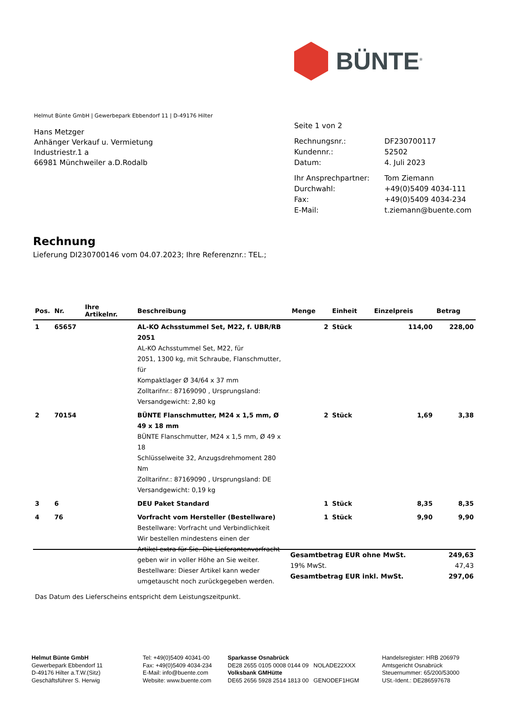BÜNTE<sup>®</sup>
Helmut Bünte GmbH | Gewerbepark Ebbendorf 11 | D-49176 Hilter
Hans Metzger
Anhänger Verkauf u. Vermietung
Industriestr.1 a
66981 Münchweiler a.D.Rodalb
Seite 1 von 2
| Rechnungsnr.: | DF230700117 |
| Kundennr.: | 52502 |
| Datum: | 4. Juli 2023 |
| Ihr Ansprechpartner: | Tom Ziemann |
| Durchwahl: | +49(0)5409 4034-111 |
| Fax: | +49(0)5409 4034-234 |
| E-Mail: | t.ziemann@buente.com |
Rechnung
Lieferung DI230700146 vom 04.07.2023; Ihre Referenznr.: TEL.;
| Pos. | Nr. | Ihre Artikelnr. | Beschreibung | Menge | Einheit | Einzelpreis | Betrag |
| --- | --- | --- | --- | --- | --- | --- | --- |
| 1 | 65657 | | AL-KO Achsstummel Set, M22, f. UBR/RB 2051 AL-KO Achsstummel Set, M22, für 2051, 1300 kg, mit Schraube, Flanschmutter, für Kompaktlager Ø 34/64 x 37 mm Zolltarifnr.: 87169090 , Ursprungsland: Versandgewicht: 2,80 kg | 2 | Stück | 114,00 | 228,00 |
| 2 | 70154 | | BÜNTE Flanschmutter, M24 x 1,5 mm, Ø 49 x 18 mm BÜNTE Flanschmutter, M24 x 1,5 mm, Ø 49 x 18 Schlüsselweite 32, Anzugsdrehmoment 280 Nm Zolltarifnr.: 87169090 , Ursprungsland: DE Versandgewicht: 0,19 kg | 2 | Stück | 1,69 | 3,38 |
| 3 | 6 | | DEU Paket Standard | 1 | Stück | 8,35 | 8,35 |
| 4 | 76 | | Vorfracht vom Hersteller (Bestellware) Bestellware: Vorfracht und Verbindlichkeit Wir bestellen mindestens einen der Artikel extra für Sie. Die Lieferantenvorfracht geben wir in voller Höhe an Sie weiter. Bestellware: Dieser Artikel kann weder umgetauscht noch zurückgegeben werden. | 1 | Stück | 9,90 | 9,90 |
| Gesamtbetrag EUR ohne MwSt. | 249,63 |
| 19% MwSt. | 47,43 |
| Gesamtbetrag EUR inkl. MwSt. | 297,06 |
Das Datum des Lieferscheins entspricht dem Leistungszeitpunkt.
Helmut Bünte GmbH
Gewerbepark Ebbendorf 11
D-49176 Hilter a.T.W.(Sitz)
Geschäftsführer S. Herwig
Tel: +49(0)5409 40341-00
Fax: +49(0)5409 4034-234
E-Mail: info@buente.com
Website: www.buente.com
Sparkasse Osnabrück
DE28 2655 0105 0008 0144 09 NOLADE22XXX
Volksbank GMHütte
DE65 2656 5928 2514 1813 00 GENODEF1HGM
Handelsregister: HRB 206979
Amtsgericht Osnabrück
Steuernummer: 65/200/53000
USt.-Ident.: DE286597678